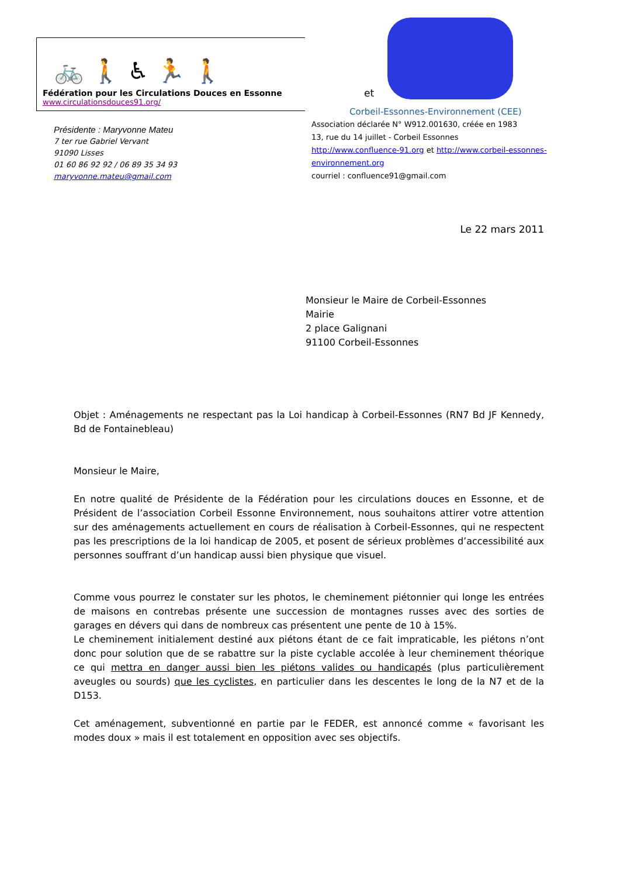🚲 🚶 ♿ 🏃 🚶
Fédération pour les Circulations Douces en Essonne
www.circulationsdouces91.org/
Présidente : Maryvonne Mateu
7 ter rue Gabriel Vervant
91090 Lisses
01 60 86 92 92 / 06 89 35 34 93
maryvonne.mateu@gmail.com
et
Corbeil-Essonnes-Environnement (CEE)
Association déclarée N° W912.001630, créée en 1983
13, rue du 14 juillet - Corbeil Essonnes
http://www.confluence-91.org et http://www.corbeil-essonnes-environnement.org
courriel : confluence91@gmail.com
Le 22 mars 2011
Monsieur le Maire de Corbeil-Essonnes
Mairie
2 place Galignani
91100 Corbeil-Essonnes
Objet : Aménagements ne respectant pas la Loi handicap à Corbeil-Essonnes (RN7 Bd JF Kennedy, Bd de Fontainebleau)
Monsieur le Maire,
En notre qualité de Présidente de la Fédération pour les circulations douces en Essonne, et de Président de l’association Corbeil Essonne Environnement, nous souhaitons attirer votre attention sur des aménagements actuellement en cours de réalisation à Corbeil-Essonnes, qui ne respectent pas les prescriptions de la loi handicap de 2005, et posent de sérieux problèmes d’accessibilité aux personnes souffrant d’un handicap aussi bien physique que visuel.
Comme vous pourrez le constater sur les photos, le cheminement piétonnier qui longe les entrées de maisons en contrebas présente une succession de montagnes russes avec des sorties de garages en dévers qui dans de nombreux cas présentent une pente de 10 à 15%.
Le cheminement initialement destiné aux piétons étant de ce fait impraticable, les piétons n’ont donc pour solution que de se rabattre sur la piste cyclable accolée à leur cheminement théorique ce qui mettra en danger aussi bien les piétons valides ou handicapés (plus particulièrement aveugles ou sourds) que les cyclistes, en particulier dans les descentes le long de la N7 et de la D153.
Cet aménagement, subventionné en partie par le FEDER, est annoncé comme « favorisant les modes doux » mais il est totalement en opposition avec ses objectifs.